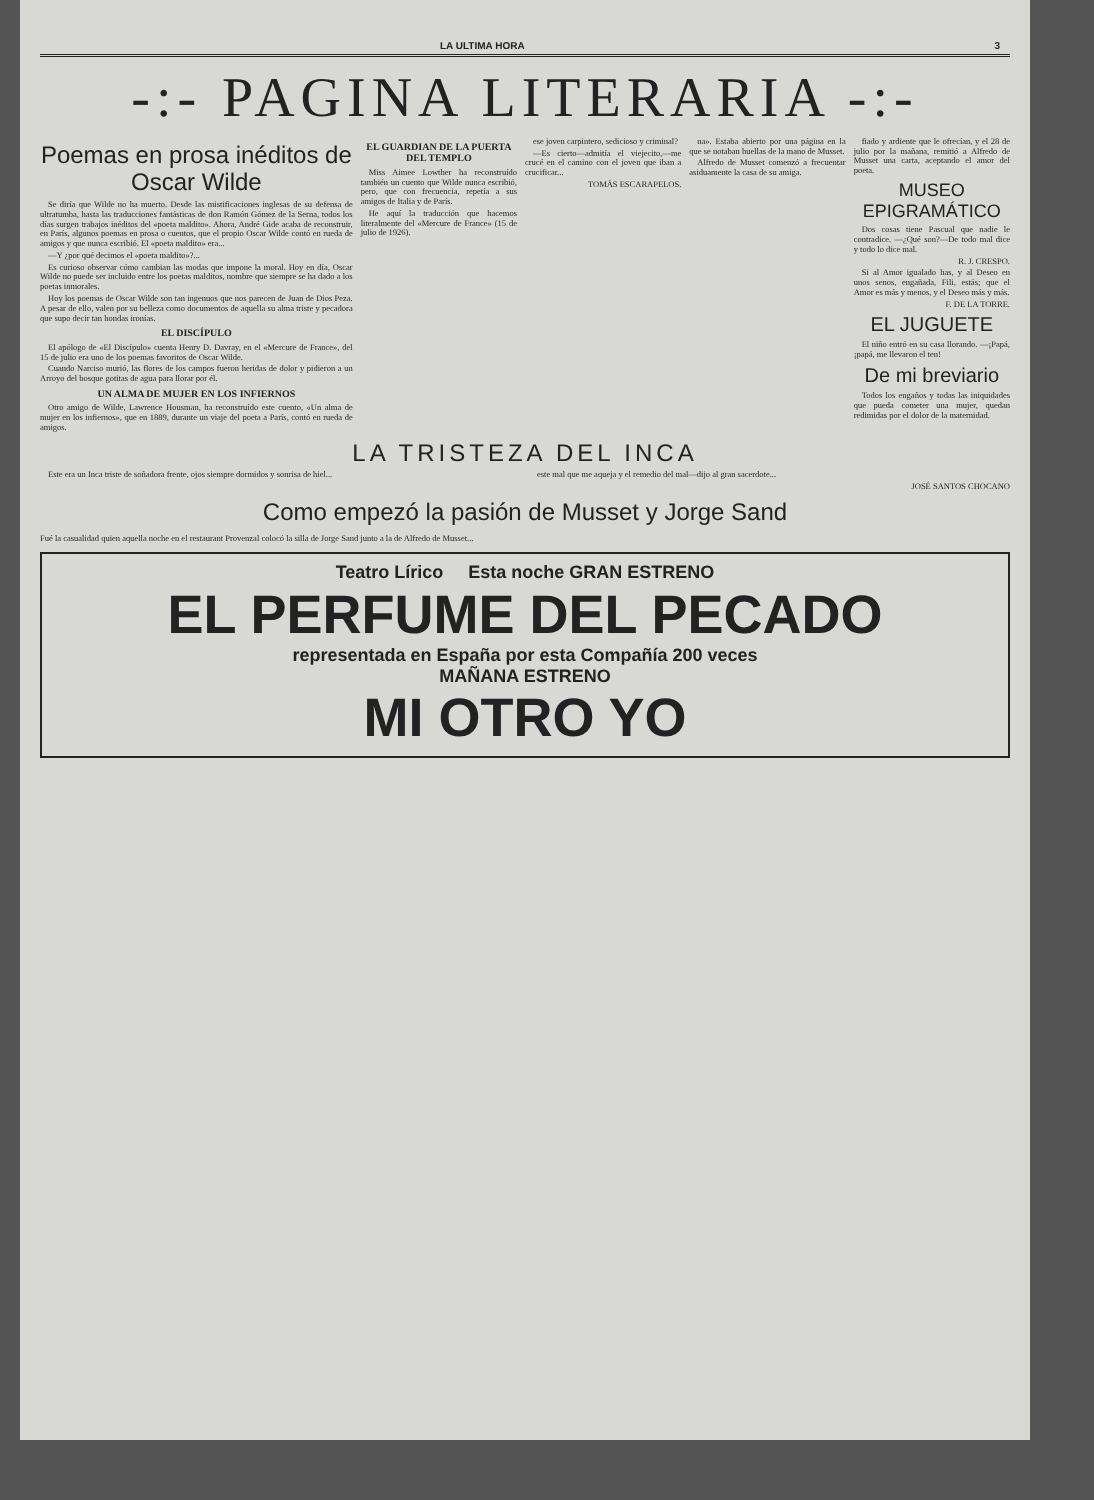LA ULTIMA HORA 3
-:- PAGINA LITERARIA -:-
Poemas en prosa inéditos de Oscar Wilde
Se diría que Wilde no ha muerto. Desde las mistificaciones inglesas de su defensa de ultratumba, hasta las traducciones fantásticas de don Ramón Gómez de la Serna, todos los días surgen trabajos inéditos del «poeta maldito». Ahora, André Gide acaba de reconstruir, en París, algunos poemas en prosa o cuentos, que el propio Oscar Wilde contó en rueda de amigos y que nunca escribió. El «poeta maldito» era...
—Y ¿por qué decimos el «poeta maldito»?...
Es curioso observar cómo cambian las modas que impone la moral. Hoy en día, Oscar Wilde no puede ser incluido entre los poetas malditos, nombre que siempre se ha dado a los poetas inmorales.
Hoy los poemas de Oscar Wilde son tan ingenuos que nos parecen de Juan de Dios Peza. A pesar de ello, valen por su belleza como documentos de aquella su alma triste y pecadora que supo decir tan hondas ironías.
EL DISCÍPULO
El apólogo de «El Discípulo» cuenta Henry D. Davray, en el «Mercure de France», del 15 de julio era uno de los poemas favoritos de Oscar Wilde.
Cuando Narciso murió, las flores de los campos fueron heridas de dolor y pidieron a un Arroyo del bosque gotitas de agua para llorar por él.
UN ALMA DE MUJER EN LOS INFIERNOS
Otro amigo de Wilde, Lawrence Housman, ha reconstruído este cuento, «Un alma de mujer en los infiernos», que en 1889, durante un viaje del poeta a París, contó en rueda de amigos.
EL GUARDIAN DE LA PUERTA DEL TEMPLO
Miss Aimee Lowther ha reconstruído también un cuento que Wilde nunca escribió, pero, que con frecuencia, repetía a sus amigos de Italia y de París.
He aquí la traducción que hacemos literalmente del «Mercure de France» (15 de julio de 1926).
ese joven carpintero, sedicioso y criminal?
—Es cierto—admitía el viejecito,—me crucé en el camino con el joven que iban a crucificar...
TOMÁS ESCARAPELOS.
na». Estaba abierto por una página en la que se notaban huellas de la mano de Musset.
Alfredo de Musset comenzó a frecuentar asiduamente la casa de su amiga.
fiado y ardiente que le ofrecían, y el 28 de julio por la mañana, remitió a Alfredo de Musset una carta, aceptando el amor del poeta.
MUSEO EPIGRAMÁTICO
Dos cosas tiene Pascual que nadie le contradice. —¿Qué son?—De todo mal dice y todo lo dice mal.
R. J. CRESPO.
Si al Amor igualado has, y al Deseo en unos senos, engañada, Fili, estás; que el Amor es más y menos, y el Deseo más y más.
F. DE LA TORRE.
EL JUGUETE
El niño entró en su casa llorando. —¡Papá, ¡papá, me llevaron el ten!
De mi breviario
Todos los engaños y todas las iniquidades que pueda cometer una mujer, quedan redimidas por el dolor de la maternidad.
LA TRISTEZA DEL INCA
Este era un Inca triste de soñadora frente, ojos siempre dormidos y sonrisa de hiel...
este mal que me aqueja y el remedio del mal—dijo al gran sacerdote...
JOSÉ SANTOS CHOCANO
Como empezó la pasión de Musset y Jorge Sand
Fué la casualidad quien aquella noche en el restaurant Provenzal colocó la silla de Jorge Sand junto a la de Alfredo de Musset...
Teatro Lírico Esta noche GRAN ESTRENO
EL PERFUME DEL PECADO
representada en España por esta Compañía 200 veces
MAÑANA ESTRENO
MI OTRO YO